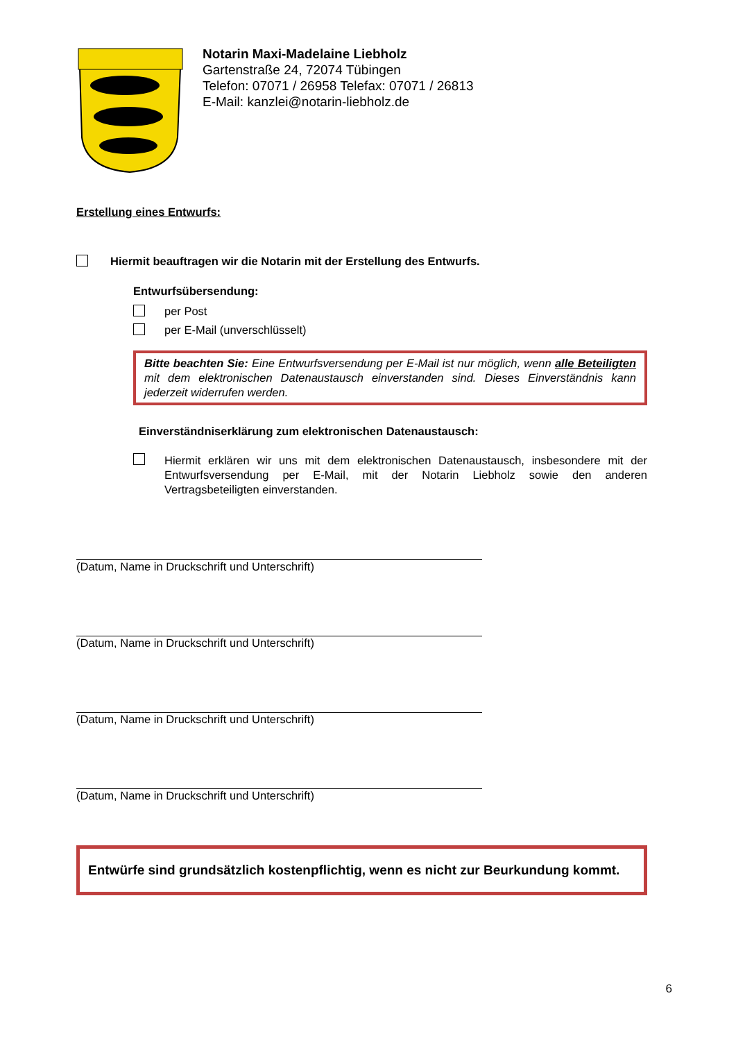Notarin Maxi-Madelaine Liebholz
Gartenstraße 24, 72074 Tübingen
Telefon: 07071 / 26958 Telefax: 07071 / 26813
E-Mail: kanzlei@notarin-liebholz.de
Erstellung eines Entwurfs:
Hiermit beauftragen wir die Notarin mit der Erstellung des Entwurfs.
Entwurfsübersendung:
per Post
per E-Mail (unverschlüsselt)
Bitte beachten Sie: Eine Entwurfsversendung per E-Mail ist nur möglich, wenn alle Beteiligten mit dem elektronischen Datenaustausch einverstanden sind. Dieses Einverständnis kann jederzeit widerrufen werden.
Einverständniserklärung zum elektronischen Datenaustausch:
Hiermit erklären wir uns mit dem elektronischen Datenaustausch, insbesondere mit der Entwurfsversendung per E-Mail, mit der Notarin Liebholz sowie den anderen Vertragsbeteiligten einverstanden.
(Datum, Name in Druckschrift und Unterschrift)
(Datum, Name in Druckschrift und Unterschrift)
(Datum, Name in Druckschrift und Unterschrift)
(Datum, Name in Druckschrift und Unterschrift)
Entwürfe sind grundsätzlich kostenpflichtig, wenn es nicht zur Beurkundung kommt.
6